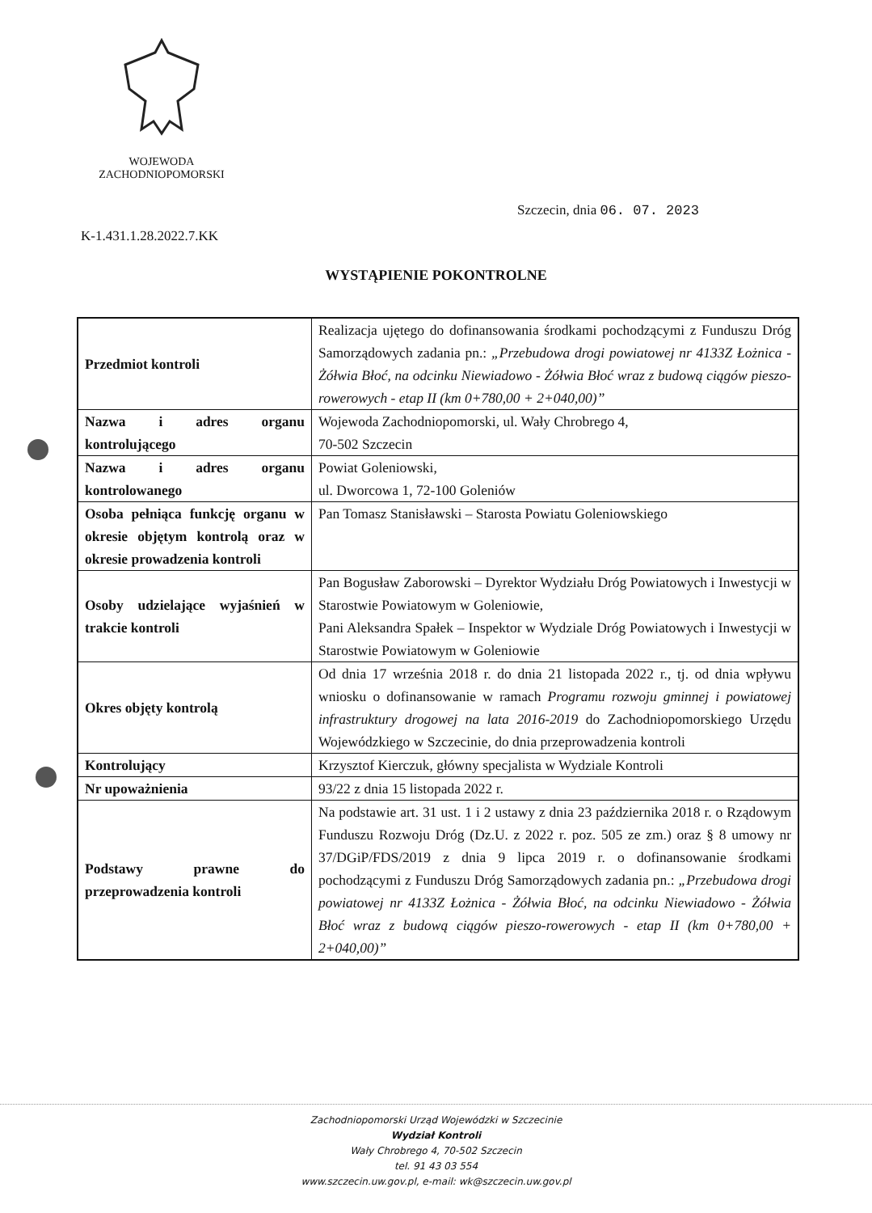WOJEWODA
ZACHODNIOPOMORSKI
Szczecin, dnia 06. 07. 2023
K-1.431.1.28.2022.7.KK
WYSTĄPIENIE POKONTROLNE
| Przedmiot kontroli | Realizacja ujętego do dofinansowania środkami pochodzącymi z Funduszu Dróg Samorządowych zadania pn.: „Przebudowa drogi powiatowej nr 4133Z Łożnica - Żółwia Błoć, na odcinku Niewiadowo - Żółwia Błoć wraz z budową ciągów pieszo-rowerowych - etap II (km 0+780,00 + 2+040,00)” |
| Nazwa i adres organu kontrolującego | Wojewoda Zachodniopomorski, ul. Wały Chrobrego 4, 70-502 Szczecin |
| Nazwa i adres organu kontrolowanego | Powiat Goleniowski, ul. Dworcowa 1, 72-100 Goleniów |
| Osoba pełniąca funkcję organu w okresie objętym kontrolą oraz w okresie prowadzenia kontroli | Pan Tomasz Stanisławski – Starosta Powiatu Goleniowskiego |
| Osoby udzielające wyjaśnień w trakcie kontroli | Pan Bogusław Zaborowski – Dyrektor Wydziału Dróg Powiatowych i Inwestycji w Starostwie Powiatowym w Goleniowie, Pani Aleksandra Spałek – Inspektor w Wydziale Dróg Powiatowych i Inwestycji w Starostwie Powiatowym w Goleniowie |
| Okres objęty kontrolą | Od dnia 17 września 2018 r. do dnia 21 listopada 2022 r., tj. od dnia wpływu wniosku o dofinansowanie w ramach Programu rozwoju gminnej i powiatowej infrastruktury drogowej na lata 2016-2019 do Zachodniopomorskiego Urzędu Wojewódzkiego w Szczecinie, do dnia przeprowadzenia kontroli |
| Kontrolujący | Krzysztof Kierczuk, główny specjalista w Wydziale Kontroli |
| Nr upoważnienia | 93/22 z dnia 15 listopada 2022 r. |
| Podstawy prawne do przeprowadzenia kontroli | Na podstawie art. 31 ust. 1 i 2 ustawy z dnia 23 października 2018 r. o Rządowym Funduszu Rozwoju Dróg (Dz.U. z 2022 r. poz. 505 ze zm.) oraz § 8 umowy nr 37/DGiP/FDS/2019 z dnia 9 lipca 2019 r. o dofinansowanie środkami pochodzącymi z Funduszu Dróg Samorządowych zadania pn.: „Przebudowa drogi powiatowej nr 4133Z Łożnica - Żółwia Błoć, na odcinku Niewiadowo - Żółwia Błoć wraz z budową ciągów pieszo-rowerowych - etap II (km 0+780,00 + 2+040,00)” |
Zachodniopomorski Urząd Wojewódzki w Szczecinie
Wydział Kontroli
Wały Chrobrego 4, 70-502 Szczecin
tel. 91 43 03 554
www.szczecin.uw.gov.pl, e-mail: wk@szczecin.uw.gov.pl